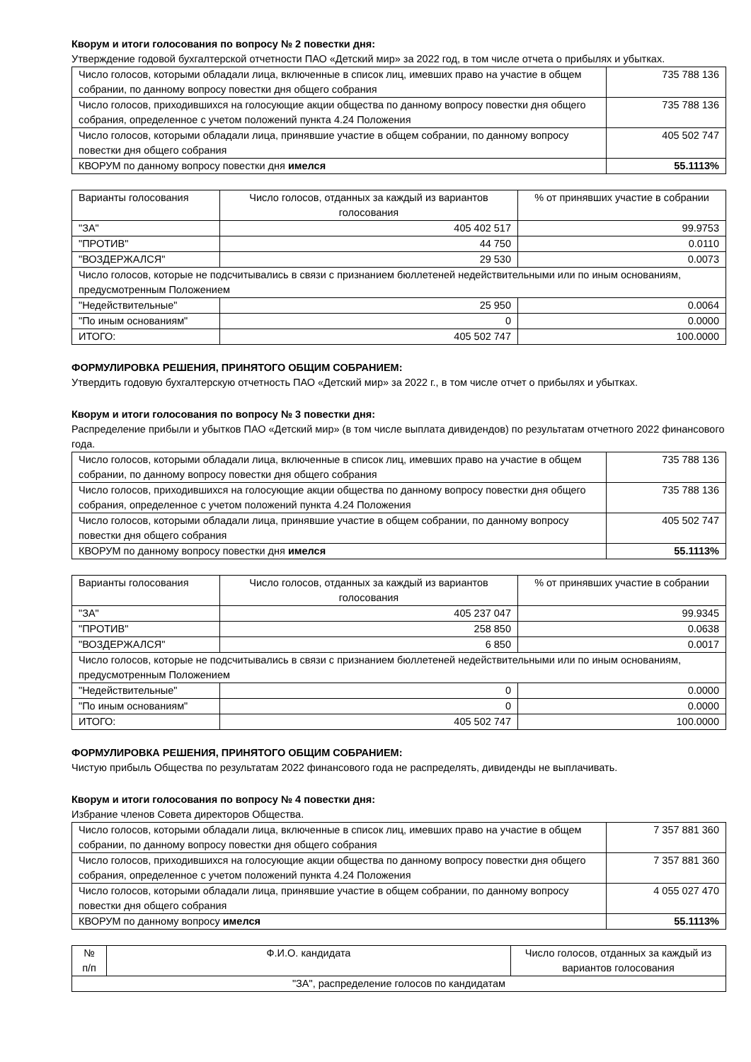Кворум и итоги голосования по вопросу № 2 повестки дня:
Утверждение годовой бухгалтерской отчетности ПАО «Детский мир» за 2022 год, в том числе отчета о прибылях и убытках.
| Число голосов, которыми обладали лица, включенные в список лиц, имевших право на участие в общем собрании, по данному вопросу повестки дня общего собрания | 735 788 136 |
| Число голосов, приходившихся на голосующие акции общества по данному вопросу повестки дня общего собрания, определенное с учетом положений пункта 4.24 Положения | 735 788 136 |
| Число голосов, которыми обладали лица, принявшие участие в общем собрании, по данному вопросу повестки дня общего собрания | 405 502 747 |
| КВОРУМ по данному вопросу повестки дня имелся | 55.1113% |
| Варианты голосования | Число голосов, отданных за каждый из вариантов голосования | % от принявших участие в собрании |
| --- | --- | --- |
| "ЗА" | 405 402 517 | 99.9753 |
| "ПРОТИВ" | 44 750 | 0.0110 |
| "ВОЗДЕРЖАЛСЯ" | 29 530 | 0.0073 |
| Число голосов, которые не подсчитывались в связи с признанием бюллетеней недействительными или по иным основаниям, предусмотренным Положением | | |
| "Недействительные" | 25 950 | 0.0064 |
| "По иным основаниям" | 0 | 0.0000 |
| ИТОГО: | 405 502 747 | 100.0000 |
ФОРМУЛИРОВКА РЕШЕНИЯ, ПРИНЯТОГО ОБЩИМ СОБРАНИЕМ:
Утвердить годовую бухгалтерскую отчетность ПАО «Детский мир» за 2022 г., в том числе отчет о прибылях и убытках.
Кворум и итоги голосования по вопросу № 3 повестки дня:
Распределение прибыли и убытков ПАО «Детский мир» (в том числе выплата дивидендов) по результатам отчетного 2022 финансового года.
| Число голосов, которыми обладали лица, включенные в список лиц, имевших право на участие в общем собрании, по данному вопросу повестки дня общего собрания | 735 788 136 |
| Число голосов, приходившихся на голосующие акции общества по данному вопросу повестки дня общего собрания, определенное с учетом положений пункта 4.24 Положения | 735 788 136 |
| Число голосов, которыми обладали лица, принявшие участие в общем собрании, по данному вопросу повестки дня общего собрания | 405 502 747 |
| КВОРУМ по данному вопросу повестки дня имелся | 55.1113% |
| Варианты голосования | Число голосов, отданных за каждый из вариантов голосования | % от принявших участие в собрании |
| --- | --- | --- |
| "ЗА" | 405 237 047 | 99.9345 |
| "ПРОТИВ" | 258 850 | 0.0638 |
| "ВОЗДЕРЖАЛСЯ" | 6 850 | 0.0017 |
| Число голосов, которые не подсчитывались в связи с признанием бюллетеней недействительными или по иным основаниям, предусмотренным Положением | | |
| "Недействительные" | 0 | 0.0000 |
| "По иным основаниям" | 0 | 0.0000 |
| ИТОГО: | 405 502 747 | 100.0000 |
ФОРМУЛИРОВКА РЕШЕНИЯ, ПРИНЯТОГО ОБЩИМ СОБРАНИЕМ:
Чистую прибыль Общества по результатам 2022 финансового года не распределять, дивиденды не выплачивать.
Кворум и итоги голосования по вопросу № 4 повестки дня:
Избрание членов Совета директоров Общества.
| Число голосов, которыми обладали лица, включенные в список лиц, имевших право на участие в общем собрании, по данному вопросу повестки дня общего собрания | 7 357 881 360 |
| Число голосов, приходившихся на голосующие акции общества по данному вопросу повестки дня общего собрания, определенное с учетом положений пункта 4.24 Положения | 7 357 881 360 |
| Число голосов, которыми обладали лица, принявшие участие в общем собрании, по данному вопросу повестки дня общего собрания | 4 055 027 470 |
| КВОРУМ по данному вопросу имелся | 55.1113% |
| № п/п | Ф.И.О. кандидата | Число голосов, отданных за каждый из вариантов голосования |
| --- | --- | --- |
| "ЗА", распределение голосов по кандидатам | | |